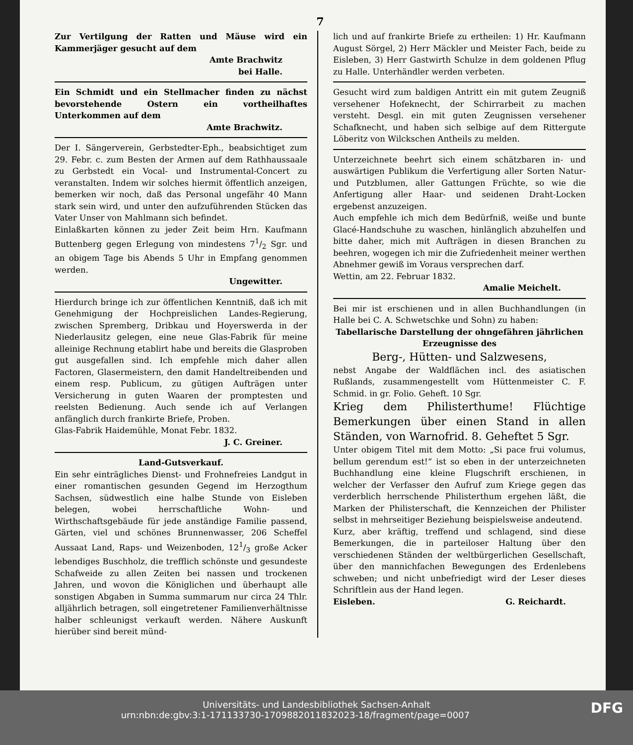7
Zur Vertilgung der Ratten und Mäuse wird ein Kammerjäger gesucht auf dem
Amte Brachwitz
bei Halle.
Ein Schmidt und ein Stellmacher finden zu nächst bevorstehende Ostern ein vortheilhaftes Unterkommen auf dem
Amte Brachwitz.
Der I. Sängerverein, Gerbstedter-Eph., beabsichtiget zum 29. Febr. c. zum Besten der Armen auf dem Rathhaussaale zu Gerbstedt ein Vocal- und Instrumental-Concert zu veranstalten. Indem wir solches hiermit öffentlich anzeigen, bemerken wir noch, daß das Personal ungefähr 40 Mann stark sein wird, und unter den aufzuführenden Stücken das Vater Unser von Mahlmann sich befindet.
Einlaßkarten können zu jeder Zeit beim Hrn. Kaufmann Buttenberg gegen Erlegung von mindestens 71/2 Sgr. und an obigem Tage bis Abends 5 Uhr in Empfang genommen werden.
Ungewitter.
Hierdurch bringe ich zur öffentlichen Kenntniß, daß ich mit Genehmigung der Hochpreislichen Landes-Regierung, zwischen Spremberg, Dribkau und Hoyerswerda in der Niederlausitz gelegen, eine neue Glas-Fabrik für meine alleinige Rechnung etablirt habe und bereits die Glasproben gut ausgefallen sind. Ich empfehle mich daher allen Factoren, Glasermeistern, den damit Handeltreibenden und einem resp. Publicum, zu gütigen Aufträgen unter Versicherung in guten Waaren der promptesten und reelsten Bedienung. Auch sende ich auf Verlangen anfänglich durch frankirte Briefe, Proben.
Glas-Fabrik Haidemühle, Monat Febr. 1832.
J. C. Greiner.
Land-Gutsverkauf.
Ein sehr einträgliches Dienst- und Frohnefreies Landgut in einer romantischen gesunden Gegend im Herzogthum Sachsen, südwestlich eine halbe Stunde von Eisleben belegen, wobei herrschaftliche Wohn- und Wirthschaftsgebäude für jede anständige Familie passend, Gärten, viel und schönes Brunnenwasser, 206 Scheffel Aussaat Land, Raps- und Weizenboden, 121/3 große Acker lebendiges Buschholz, die trefflich schönste und gesundeste Schafweide zu allen Zeiten bei nassen und trockenen Jahren, und wovon die Königlichen und überhaupt alle sonstigen Abgaben in Summa summarum nur circa 24 Thlr. alljährlich betragen, soll eingetretener Familienverhältnisse halber schleunigst verkauft werden. Nähere Auskunft hierüber sind bereit münd-
lich und auf frankirte Briefe zu ertheilen: 1) Hr. Kaufmann August Sörgel, 2) Herr Mäckler und Meister Fach, beide zu Eisleben, 3) Herr Gastwirth Schulze in dem goldenen Pflug zu Halle. Unterhändler werden verbeten.
Gesucht wird zum baldigen Antritt ein mit gutem Zeugniß versehener Hofeknecht, der Schirrarbeit zu machen versteht. Desgl. ein mit guten Zeugnissen versehener Schafknecht, und haben sich selbige auf dem Rittergute Löberitz von Wilckschen Antheils zu melden.
Unterzeichnete beehrt sich einem schätzbaren in- und auswärtigen Publikum die Verfertigung aller Sorten Natur- und Putzblumen, aller Gattungen Früchte, so wie die Anfertigung aller Haar- und seidenen Draht-Locken ergebenst anzuzeigen.
Auch empfehle ich mich dem Bedürfniß, weiße und bunte Glacé-Handschuhe zu waschen, hinlänglich abzuhelfen und bitte daher, mich mit Aufträgen in diesen Branchen zu beehren, wogegen ich mir die Zufriedenheit meiner werthen Abnehmer gewiß im Voraus versprechen darf.
Wettin, am 22. Februar 1832.
Amalie Meichelt.
Bei mir ist erschienen und in allen Buchhandlungen (in Halle bei C. A. Schwetschke und Sohn) zu haben:
Tabellarische Darstellung der ohngefähren jährlichen Erzeugnisse des
Berg-, Hütten- und Salzwesens,
nebst Angabe der Waldflächen incl. des asiatischen Rußlands, zusammengestellt vom Hüttenmeister C. F. Schmid. in gr. Folio. Geheft. 10 Sgr.
Krieg dem Philisterthume! Flüchtige Bemerkungen über einen Stand in allen Ständen, von Warnofrid. 8. Geheftet 5 Sgr.
Unter obigem Titel mit dem Motto: „Si pace frui volumus, bellum gerendum est!“ ist so eben in der unterzeichneten Buchhandlung eine kleine Flugschrift erschienen, in welcher der Verfasser den Aufruf zum Kriege gegen das verderblich herrschende Philisterthum ergehen läßt, die Marken der Philisterschaft, die Kennzeichen der Philister selbst in mehrseitiger Beziehung beispielsweise andeutend.
Kurz, aber kräftig, treffend und schlagend, sind diese Bemerkungen, die in parteiloser Haltung über den verschiedenen Ständen der weltbürgerlichen Gesellschaft, über den mannichfachen Bewegungen des Erdenlebens schweben; und nicht unbefriedigt wird der Leser dieses Schriftlein aus der Hand legen.
Eisleben. G. Reichardt.
Universitäts- und Landesbibliothek Sachsen-Anhalt
urn:nbn:de:gbv:3:1-171133730-1709882011832023-18/fragment/page=0007 DFG